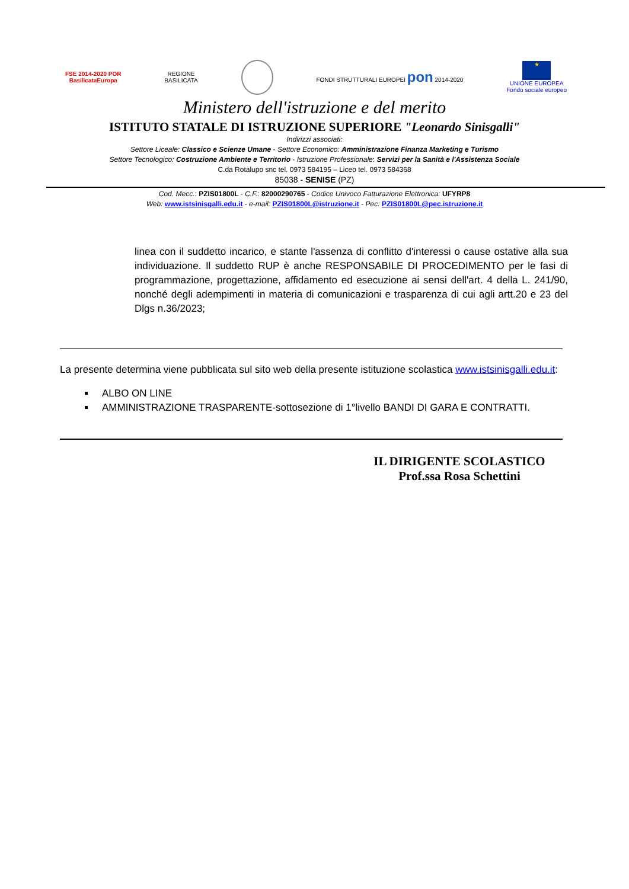FSE 2014-2020 POR
BasilicataEuropa
REGIONE
BASILICATA
FONDI STRUTTURALI EUROPEI pon 2014-2020
★
UNIONE EUROPEA
Fondo sociale europeo
Ministero dell'istruzione e del merito
ISTITUTO STATALE DI ISTRUZIONE SUPERIORE "Leonardo Sinisgalli"
Indirizzi associati:
Settore Liceale: Classico e Scienze Umane - Settore Economico: Amministrazione Finanza Marketing e Turismo
Settore Tecnologico: Costruzione Ambiente e Territorio - Istruzione Professionale: Servizi per la Sanità e l'Assistenza Sociale
C.da Rotalupo snc tel. 0973 584195 – Liceo tel. 0973 584368
85038 - SENISE (PZ)
Cod. Mecc.: PZIS01800L - C.F.: 82000290765 - Codice Univoco Fatturazione Elettronica: UFYRP8
Web: www.istsinisgalli.edu.it - e-mail: PZIS01800L@istruzione.it - Pec: PZIS01800L@pec.istruzione.it
linea con il suddetto incarico, e stante l'assenza di conflitto d'interessi o cause ostative alla sua individuazione. Il suddetto RUP è anche RESPONSABILE DI PROCEDIMENTO per le fasi di programmazione, progettazione, affidamento ed esecuzione ai sensi dell'art. 4 della L. 241/90, nonché degli adempimenti in materia di comunicazioni e trasparenza di cui agli artt.20 e 23 del Dlgs n.36/2023;
La presente determina viene pubblicata sul sito web della presente istituzione scolastica www.istsinisgalli.edu.it:
ALBO ON LINE
AMMINISTRAZIONE TRASPARENTE-sottosezione di 1°livello BANDI DI GARA E CONTRATTI.
IL DIRIGENTE SCOLASTICO
Prof.ssa Rosa Schettini